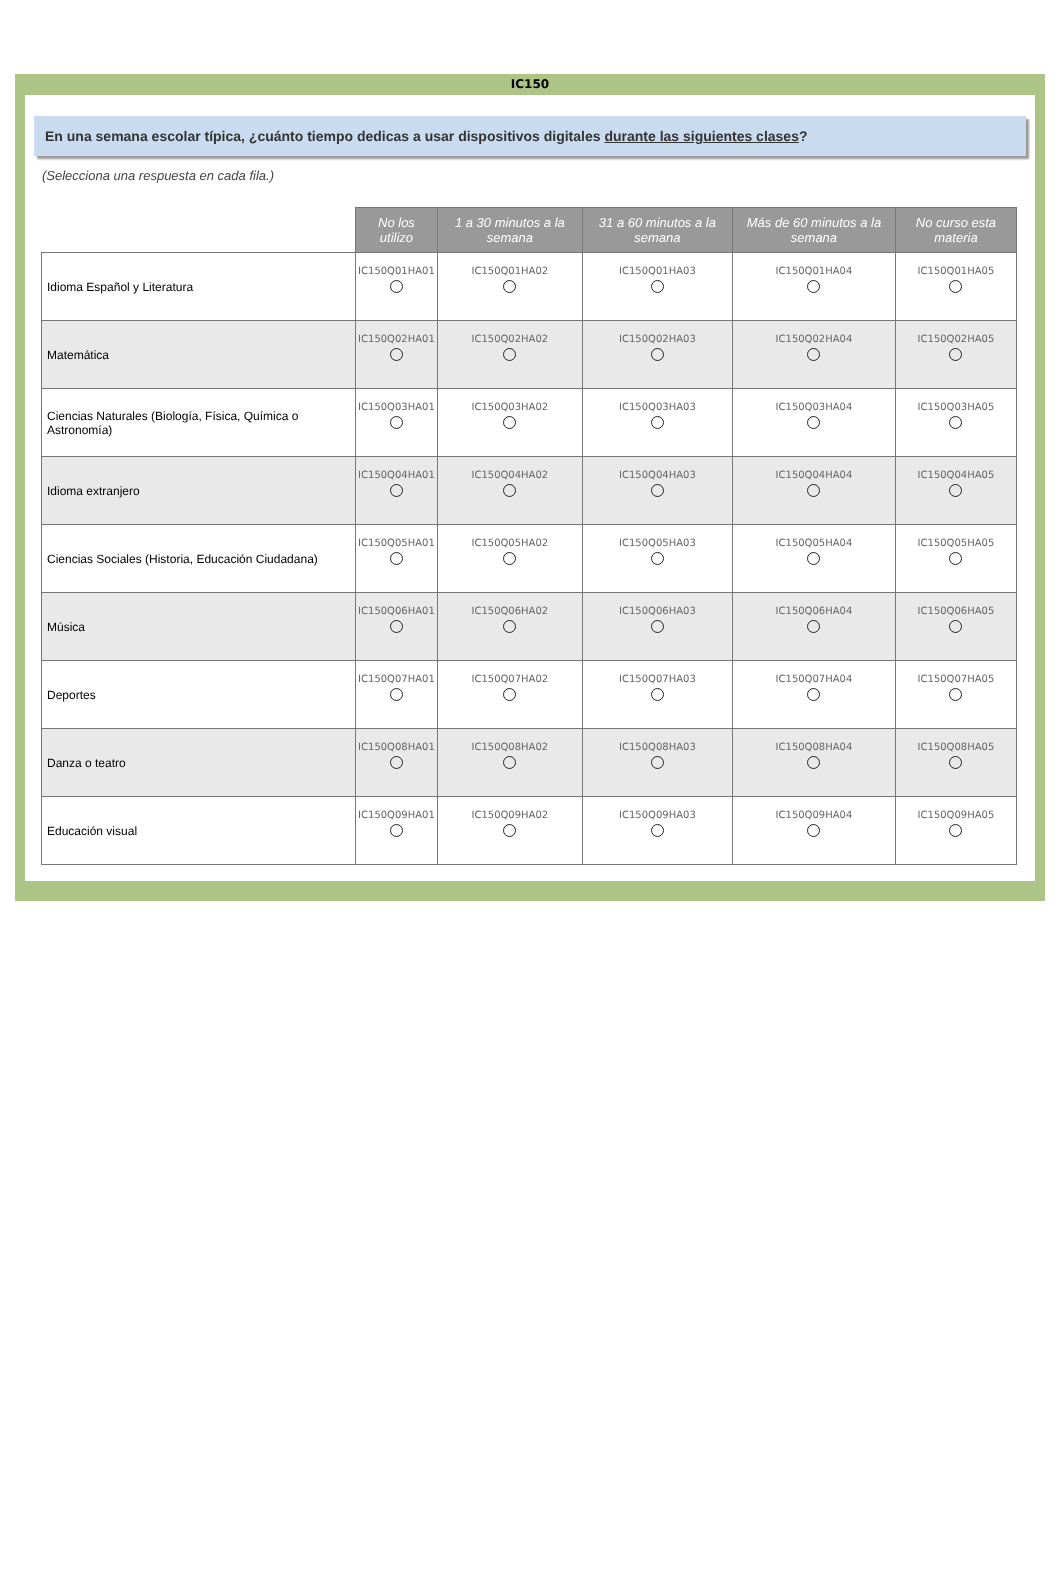IC150
En una semana escolar típica, ¿cuánto tiempo dedicas a usar dispositivos digitales durante las siguientes clases?
(Selecciona una respuesta en cada fila.)
| | No los utilizo | 1 a 30 minutos a la semana | 31 a 60 minutos a la semana | Más de 60 minutos a la semana | No curso esta materia |
| --- | --- | --- | --- | --- | --- |
| Idioma Español y Literatura | IC150Q01HA01 | IC150Q01HA02 | IC150Q01HA03 | IC150Q01HA04 | IC150Q01HA05 |
| Matemática | IC150Q02HA01 | IC150Q02HA02 | IC150Q02HA03 | IC150Q02HA04 | IC150Q02HA05 |
| Ciencias Naturales (Biología, Física, Química o Astronomía) | IC150Q03HA01 | IC150Q03HA02 | IC150Q03HA03 | IC150Q03HA04 | IC150Q03HA05 |
| Idioma extranjero | IC150Q04HA01 | IC150Q04HA02 | IC150Q04HA03 | IC150Q04HA04 | IC150Q04HA05 |
| Ciencias Sociales (Historia, Educación Ciudadana) | IC150Q05HA01 | IC150Q05HA02 | IC150Q05HA03 | IC150Q05HA04 | IC150Q05HA05 |
| Música | IC150Q06HA01 | IC150Q06HA02 | IC150Q06HA03 | IC150Q06HA04 | IC150Q06HA05 |
| Deportes | IC150Q07HA01 | IC150Q07HA02 | IC150Q07HA03 | IC150Q07HA04 | IC150Q07HA05 |
| Danza o teatro | IC150Q08HA01 | IC150Q08HA02 | IC150Q08HA03 | IC150Q08HA04 | IC150Q08HA05 |
| Educación visual | IC150Q09HA01 | IC150Q09HA02 | IC150Q09HA03 | IC150Q09HA04 | IC150Q09HA05 |